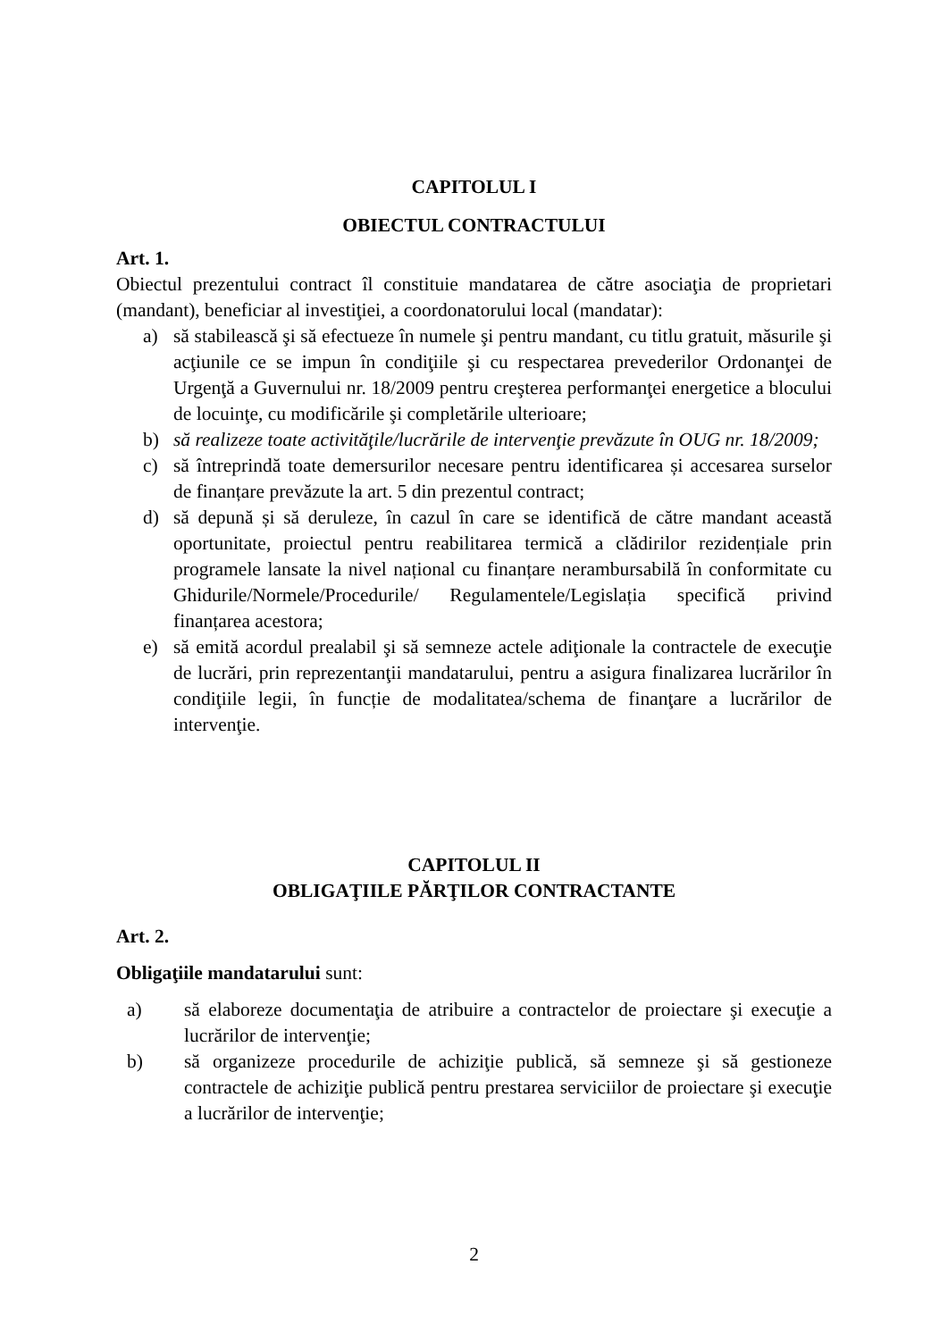CAPITOLUL I
OBIECTUL CONTRACTULUI
Art. 1.
Obiectul prezentului contract îl constituie mandatarea de către asociaţia de proprietari (mandant), beneficiar al investiţiei, a coordonatorului local (mandatar):
a) să stabilească şi să efectueze în numele şi pentru mandant, cu titlu gratuit, măsurile şi acţiunile ce se impun în condiţiile şi cu respectarea prevederilor Ordonanţei de Urgenţă a Guvernului nr. 18/2009 pentru creşterea performanţei energetice a blocului de locuinţe, cu modificările şi completările ulterioare;
b) să realizeze toate activităţile/lucrările de intervenţie prevăzute în OUG nr. 18/2009;
c) să întreprindă toate demersurilor necesare pentru identificarea și accesarea surselor de finanțare prevăzute la art. 5 din prezentul contract;
d) să depună și să deruleze, în cazul în care se identifică de către mandant această oportunitate, proiectul pentru reabilitarea termică a clădirilor rezidențiale prin programele lansate la nivel național cu finanțare nerambursabilă în conformitate cu Ghidurile/Normele/Procedurile/ Regulamentele/Legislația specifică privind finanțarea acestora;
e) să emită acordul prealabil şi să semneze actele adiţionale la contractele de execuţie de lucrări, prin reprezentanţii mandatarului, pentru a asigura finalizarea lucrărilor în condiţiile legii, în funcție de modalitatea/schema de finanţare a lucrărilor de intervenţie.
CAPITOLUL II
OBLIGAŢIILE PĂRŢILOR CONTRACTANTE
Art. 2.
Obligaţiile mandatarului sunt:
a) să elaboreze documentaţia de atribuire a contractelor de proiectare şi execuţie a lucrărilor de intervenţie;
b) să organizeze procedurile de achiziţie publică, să semneze şi să gestioneze contractele de achiziţie publică pentru prestarea serviciilor de proiectare şi execuţie a lucrărilor de intervenţie;
2